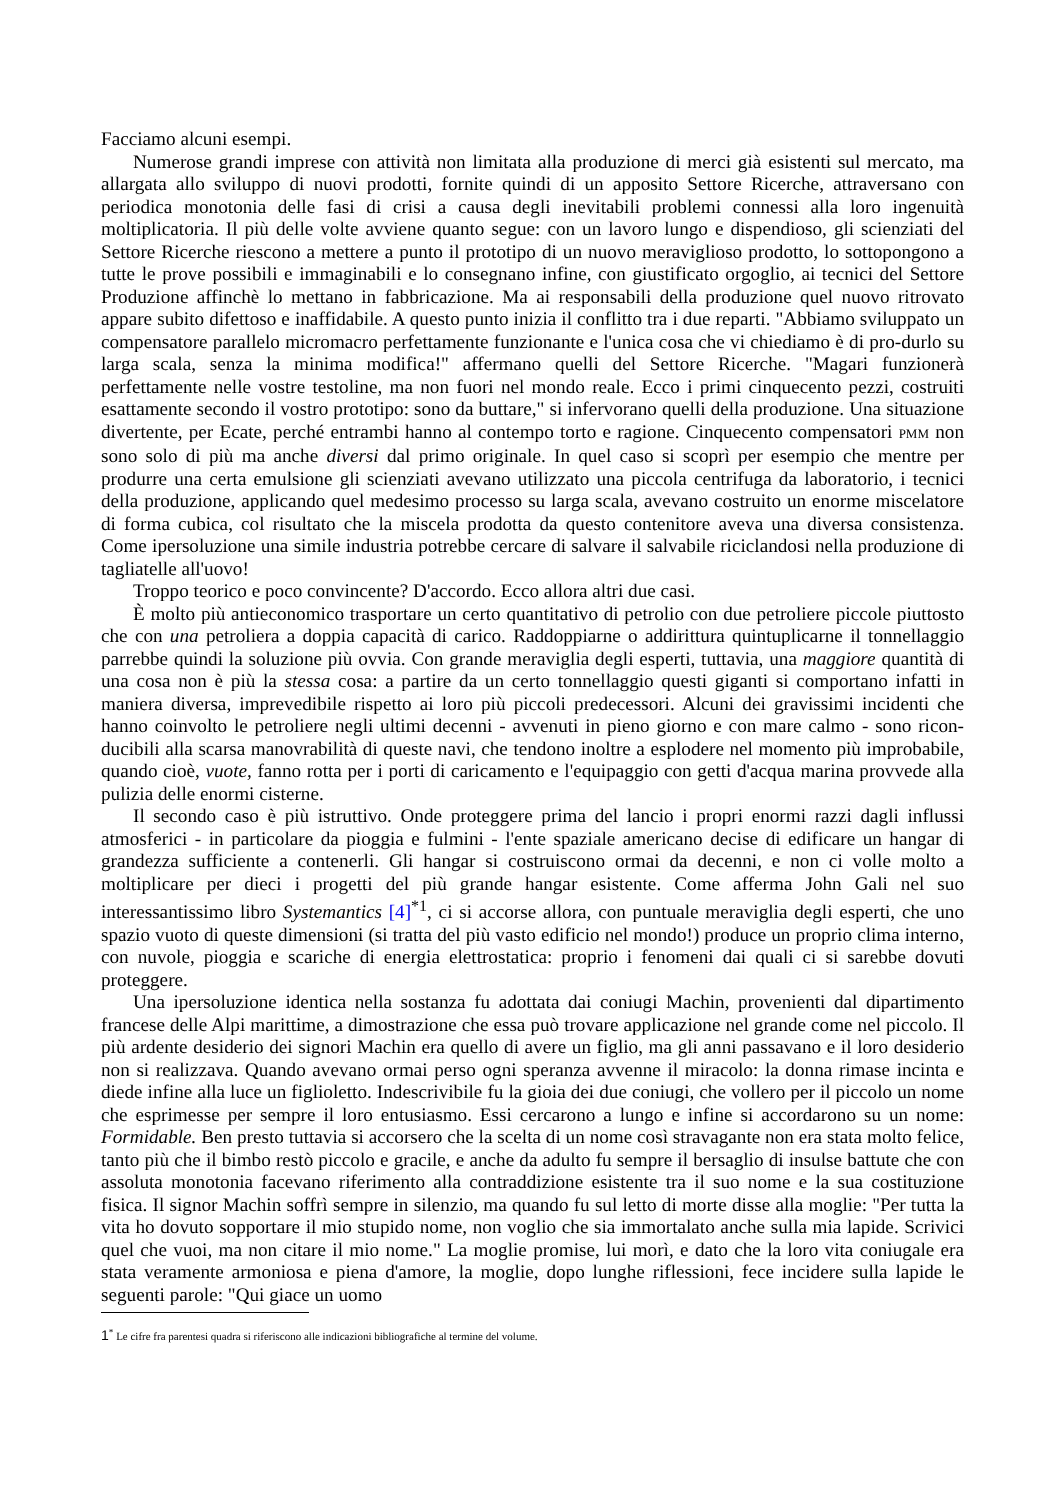Facciamo alcuni esempi.
Numerose grandi imprese con attività non limitata alla produzione di merci già esistenti sul mercato, ma allargata allo sviluppo di nuovi prodotti, fornite quindi di un apposito Settore Ricerche, attraversano con periodica monotonia delle fasi di crisi a causa degli inevitabili problemi connessi alla loro ingenuità moltiplicatoria. Il più delle volte avviene quanto segue: con un lavoro lungo e dispendioso, gli scienziati del Settore Ricerche riescono a mettere a punto il prototipo di un nuovo meraviglioso prodotto, lo sottopongono a tutte le prove possibili e immaginabili e lo consegnano infine, con giustificato orgoglio, ai tecnici del Settore Produzione affinchè lo mettano in fabbricazione. Ma ai responsabili della produzione quel nuovo ritrovato appare subito difettoso e inaffidabile. A questo punto inizia il conflitto tra i due reparti. "Abbiamo sviluppato un compensatore parallelo micromacro perfettamente funzionante e l'unica cosa che vi chiediamo è di pro-durlo su larga scala, senza la minima modifica!" affermano quelli del Settore Ricerche. "Magari funzionerà perfettamente nelle vostre testoline, ma non fuori nel mondo reale. Ecco i primi cinquecento pezzi, costruiti esattamente secondo il vostro prototipo: sono da buttare," si infervorano quelli della produzione. Una situazione divertente, per Ecate, perché entrambi hanno al contempo torto e ragione. Cinquecento compensatori PMM non sono solo di più ma anche diversi dal primo originale. In quel caso si scoprì per esempio che mentre per produrre una certa emulsione gli scienziati avevano utilizzato una piccola centrifuga da laboratorio, i tecnici della produzione, applicando quel medesimo processo su larga scala, avevano costruito un enorme miscelatore di forma cubica, col risultato che la miscela prodotta da questo contenitore aveva una diversa consistenza. Come ipersoluzione una simile industria potrebbe cercare di salvare il salvabile riciclandosi nella produzione di tagliatelle all'uovo!
Troppo teorico e poco convincente? D'accordo. Ecco allora altri due casi.
È molto più antieconomico trasportare un certo quantitativo di petrolio con due petroliere piccole piuttosto che con una petroliera a doppia capacità di carico. Raddoppiarne o addirittura quintuplicarne il tonnellaggio parrebbe quindi la soluzione più ovvia. Con grande meraviglia degli esperti, tuttavia, una maggiore quantità di una cosa non è più la stessa cosa: a partire da un certo tonnellaggio questi giganti si comportano infatti in maniera diversa, imprevedibile rispetto ai loro più piccoli predecessori. Alcuni dei gravissimi incidenti che hanno coinvolto le petroliere negli ultimi decenni - avvenuti in pieno giorno e con mare calmo - sono ricon-ducibili alla scarsa manovrabilità di queste navi, che tendono inoltre a esplodere nel momento più improbabile, quando cioè, vuote, fanno rotta per i porti di caricamento e l'equipaggio con getti d'acqua marina provvede alla pulizia delle enormi cisterne.
Il secondo caso è più istruttivo. Onde proteggere prima del lancio i propri enormi razzi dagli influssi atmosferici - in particolare da pioggia e fulmini - l'ente spaziale americano decise di edificare un hangar di grandezza sufficiente a contenerli. Gli hangar si costruiscono ormai da decenni, e non ci volle molto a moltiplicare per dieci i progetti del più grande hangar esistente. Come afferma John Gali nel suo interessantissimo libro Systemantics [4]<sup>*1</sup>, ci si accorse allora, con puntuale meraviglia degli esperti, che uno spazio vuoto di queste dimensioni (si tratta del più vasto edificio nel mondo!) produce un proprio clima interno, con nuvole, pioggia e scariche di energia elettrostatica: proprio i fenomeni dai quali ci si sarebbe dovuti proteggere.
Una ipersoluzione identica nella sostanza fu adottata dai coniugi Machin, provenienti dal dipartimento francese delle Alpi marittime, a dimostrazione che essa può trovare applicazione nel grande come nel piccolo. Il più ardente desiderio dei signori Machin era quello di avere un figlio, ma gli anni passavano e il loro desiderio non si realizzava. Quando avevano ormai perso ogni speranza avvenne il miracolo: la donna rimase incinta e diede infine alla luce un figlioletto. Indescrivibile fu la gioia dei due coniugi, che vollero per il piccolo un nome che esprimesse per sempre il loro entusiasmo. Essi cercarono a lungo e infine si accordarono su un nome: Formidable. Ben presto tuttavia si accorsero che la scelta di un nome così stravagante non era stata molto felice, tanto più che il bimbo restò piccolo e gracile, e anche da adulto fu sempre il bersaglio di insulse battute che con assoluta monotonia facevano riferimento alla contraddizione esistente tra il suo nome e la sua costituzione fisica. Il signor Machin soffrì sempre in silenzio, ma quando fu sul letto di morte disse alla moglie: "Per tutta la vita ho dovuto sopportare il mio stupido nome, non voglio che sia immortalato anche sulla mia lapide. Scrivici quel che vuoi, ma non citare il mio nome." La moglie promise, lui morì, e dato che la loro vita coniugale era stata veramente armoniosa e piena d'amore, la moglie, dopo lunghe riflessioni, fece incidere sulla lapide le seguenti parole: "Qui giace un uomo
1<sup>*</sup> Le cifre fra parentesi quadra si riferiscono alle indicazioni bibliografiche al termine del volume.